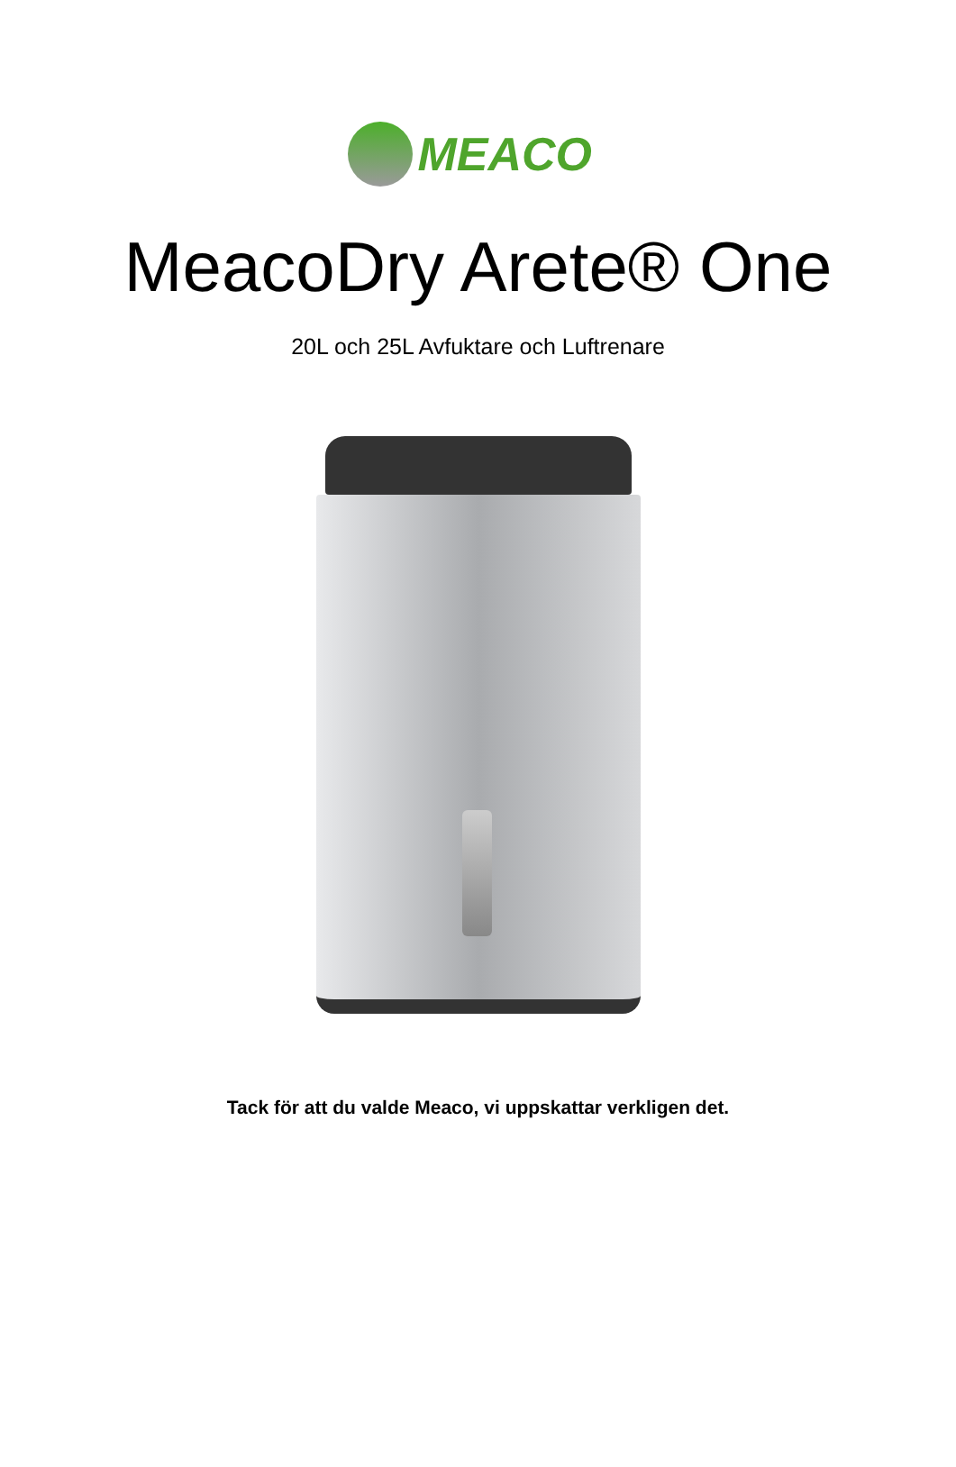MEACO
MeacoDry Arete® One
20L och 25L Avfuktare och Luftrenare
Tack för att du valde Meaco, vi uppskattar verkligen det.